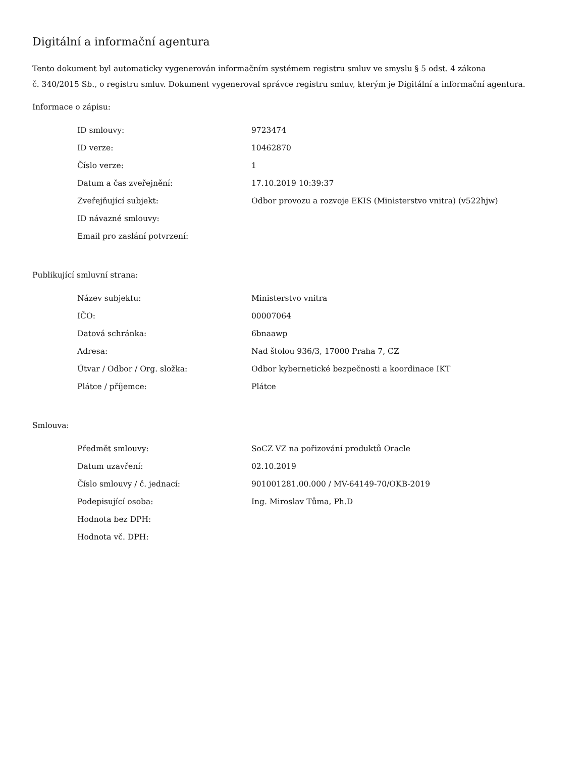Digitální a informační agentura
Tento dokument byl automaticky vygenerován informačním systémem registru smluv ve smyslu § 5 odst. 4 zákona
č. 340/2015 Sb., o registru smluv. Dokument vygeneroval správce registru smluv, kterým je Digitální a informační agentura.
Informace o zápisu:
| ID smlouvy: | 9723474 |
| ID verze: | 10462870 |
| Číslo verze: | 1 |
| Datum a čas zveřejnění: | 17.10.2019 10:39:37 |
| Zveřejňující subjekt: | Odbor provozu a rozvoje EKIS (Ministerstvo vnitra) (v522hjw) |
| ID návazné smlouvy: | |
| Email pro zaslání potvrzení: | |
Publikující smluvní strana:
| Název subjektu: | Ministerstvo vnitra |
| IČO: | 00007064 |
| Datová schránka: | 6bnaawp |
| Adresa: | Nad štolou 936/3, 17000 Praha 7, CZ |
| Útvar / Odbor / Org. složka: | Odbor kybernetické bezpečnosti a koordinace IKT |
| Plátce / příjemce: | Plátce |
Smlouva:
| Předmět smlouvy: | SoCZ VZ na pořizování produktů Oracle |
| Datum uzavření: | 02.10.2019 |
| Číslo smlouvy / č. jednací: | 901001281.00.000 / MV-64149-70/OKB-2019 |
| Podepisující osoba: | Ing. Miroslav Tůma, Ph.D |
| Hodnota bez DPH: | |
| Hodnota vč. DPH: | |